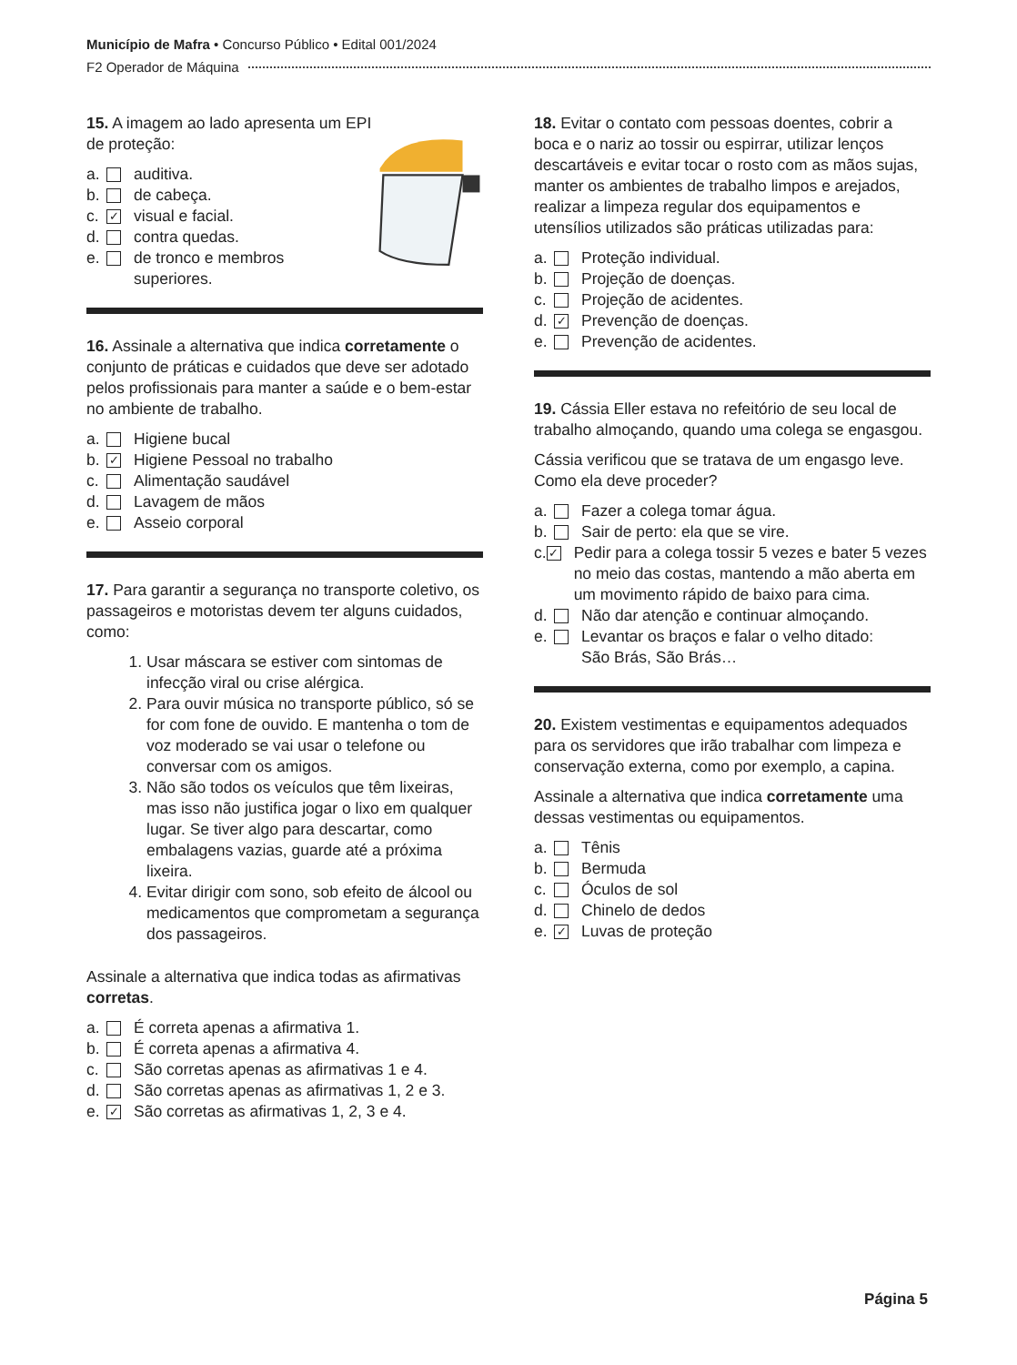Município de Mafra • Concurso Público • Edital 001/2024
F2 Operador de Máquina
15. A imagem ao lado apresenta um EPI de proteção:
a. auditiva.
b. de cabeça.
c. ✓ visual e facial.
d. contra quedas.
e. de tronco e membros
superiores.
16. Assinale a alternativa que indica corretamente o conjunto de práticas e cuidados que deve ser adotado pelos profissionais para manter a saúde e o bem-estar no ambiente de trabalho.
a. Higiene bucal
b. ✓ Higiene Pessoal no trabalho
c. Alimentação saudável
d. Lavagem de mãos
e. Asseio corporal
17. Para garantir a segurança no transporte coletivo, os passageiros e motoristas devem ter alguns cuidados, como:
1. Usar máscara se estiver com sintomas de infecção viral ou crise alérgica.
2. Para ouvir música no transporte público, só se for com fone de ouvido. E mantenha o tom de voz moderado se vai usar o telefone ou conversar com os amigos.
3. Não são todos os veículos que têm lixeiras, mas isso não justifica jogar o lixo em qualquer lugar. Se tiver algo para descartar, como embalagens vazias, guarde até a próxima lixeira.
4. Evitar dirigir com sono, sob efeito de álcool ou medicamentos que comprometam a segurança dos passageiros.
Assinale a alternativa que indica todas as afirmativas corretas.
a. É correta apenas a afirmativa 1.
b. É correta apenas a afirmativa 4.
c. São corretas apenas as afirmativas 1 e 4.
d. São corretas apenas as afirmativas 1, 2 e 3.
e. ✓ São corretas as afirmativas 1, 2, 3 e 4.
18. Evitar o contato com pessoas doentes, cobrir a boca e o nariz ao tossir ou espirrar, utilizar lenços descartáveis e evitar tocar o rosto com as mãos sujas, manter os ambientes de trabalho limpos e arejados, realizar a limpeza regular dos equipamentos e utensílios utilizados são práticas utilizadas para:
a. Proteção individual.
b. Projeção de doenças.
c. Projeção de acidentes.
d. ✓ Prevenção de doenças.
e. Prevenção de acidentes.
19. Cássia Eller estava no refeitório de seu local de trabalho almoçando, quando uma colega se engasgou.
Cássia verificou que se tratava de um engasgo leve. Como ela deve proceder?
a. Fazer a colega tomar água.
b. Sair de perto: ela que se vire.
c. ✓ Pedir para a colega tossir 5 vezes e bater 5 vezes no meio das costas, mantendo a mão aberta em um movimento rápido de baixo para cima.
d. Não dar atenção e continuar almoçando.
e. Levantar os braços e falar o velho ditado:
São Brás, São Brás…
20. Existem vestimentas e equipamentos adequados para os servidores que irão trabalhar com limpeza e conservação externa, como por exemplo, a capina.
Assinale a alternativa que indica corretamente uma dessas vestimentas ou equipamentos.
a. Tênis
b. Bermuda
c. Óculos de sol
d. Chinelo de dedos
e. ✓ Luvas de proteção
Página 5